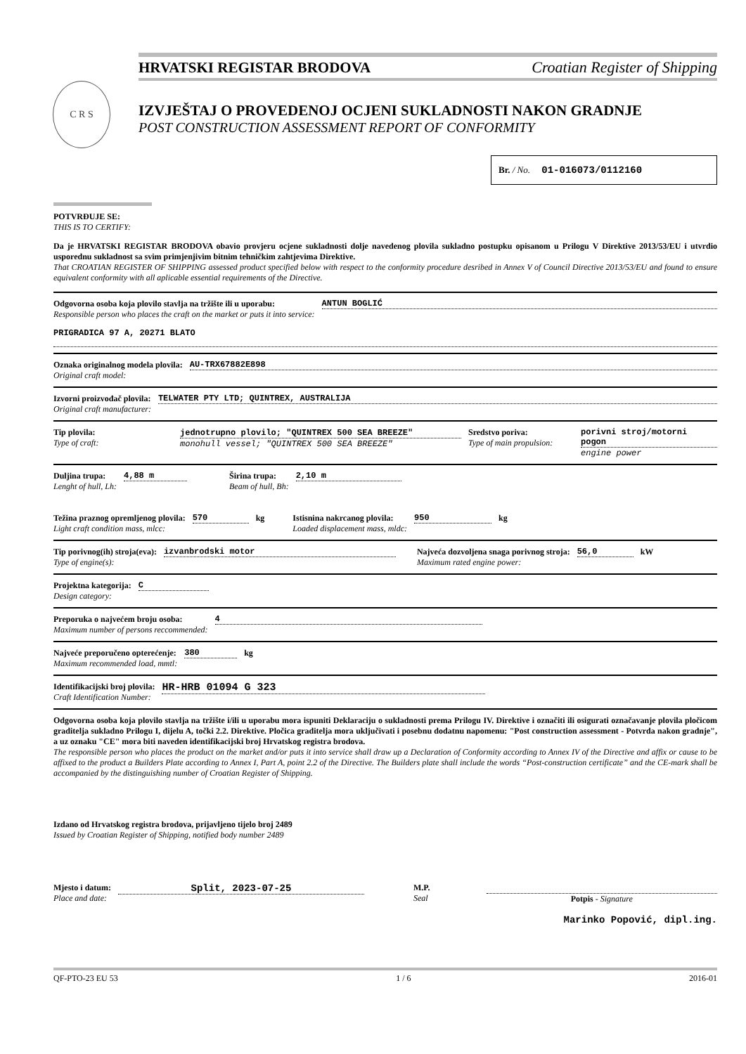HRVATSKI REGISTAR BRODOVA Croatian Register of Shipping
C R S
IZVJEŠTAJ O PROVEDENOJ OCJENI SUKLADNOSTI NAKON GRADNJE
POST CONSTRUCTION ASSESSMENT REPORT OF CONFORMITY
Br. / No. 01-016073/0112160
POTVRĐUJE SE:
THIS IS TO CERTIFY:
Da je HRVATSKI REGISTAR BRODOVA obavio provjeru ocjene sukladnosti dolje navedenog plovila sukladno postupku opisanom u Prilogu V Direktive 2013/53/EU i utvrdio usporednu sukladnost sa svim primjenjivim bitnim tehničkim zahtjevima Direktive.
That CROATIAN REGISTER OF SHIPPING assessed product specified below with respect to the conformity procedure desribed in Annex V of Council Directive 2013/53/EU and found to ensure equivalent conformity with all aplicable essential requirements of the Directive.
Odgovorna osoba koja plovilo stavlja na tržište ili u uporabu:
Responsible person who places the craft on the market or puts it into service:
ANTUN BOGLIĆ
PRIGRADICA 97 A, 20271 BLATO
Oznaka originalnog modela plovila:
Original craft model:
AU-TRX67882E898
Izvorni proizvođač plovila:
Original craft manufacturer:
TELWATER PTY LTD; QUINTREX, AUSTRALIJA
Tip plovila:
Type of craft:
jednotrupno plovilo; "QUINTREX 500 SEA BREEZE"
monohull vessel; "QUINTREX 500 SEA BREEZE"
Sredstvo poriva:
Type of main propulsion:
porivni stroj/motorni pogon
engine power
Duljina trupa:
Lenght of hull, Lh:
4,88 m Širina trupa:
Beam of hull, Bh:
2,10 m
Težina praznog opremljenog plovila:
Light craft condition mass, mlcc:
570 kg Istisnina nakrcanog plovila:
Loaded displacement mass, mldc:
950 kg
Tip porivnog(ih) stroja(eva):
Type of engine(s):
izvanbrodski motor Najveća dozvoljena snaga porivnog stroja:
Maximum rated engine power:
56,0 kW
Projektna kategorija:
Design category:
C
Preporuka o najvećem broju osoba:
Maximum number of persons reccommended:
4
Najveće preporučeno opterećenje:
Maximum recommended load, mmtl:
380 kg
Identifikacijski broj plovila:
Craft Identification Number:
HR-HRB 01094 G 323
Odgovorna osoba koja plovilo stavlja na tržište i/ili u uporabu mora ispuniti Deklaraciju o sukladnosti prema Prilogu IV. Direktive i označiti ili osigurati označavanje plovila pločicom graditelja sukladno Prilogu I, dijelu A, točki 2.2. Direktive. Pločica graditelja mora uključivati i posebnu dodatnu napomenu: "Post construction assessment - Potvrda nakon gradnje", a uz oznaku "CE" mora biti naveden identifikacijski broj Hrvatskog registra brodova.
The responsible person who places the product on the market and/or puts it into service shall draw up a Declaration of Conformity according to Annex IV of the Directive and affix or cause to be affixed to the product a Builders Plate according to Annex I, Part A, point 2.2 of the Directive. The Builders plate shall include the words “Post-construction certificate” and the CE-mark shall be accompanied by the distinguishing number of Croatian Register of Shipping.
Izdano od Hrvatskog registra brodova, prijavljeno tijelo broj 2489
Issued by Croatian Register of Shipping, notified body number 2489
Mjesto i datum:
Place and date:
Split, 2023-07-25
M.P.
Seal
Potpis - Signature
Marinko Popović, dipl.ing.
QF-PTO-23 EU 53 1 / 6 2016-01